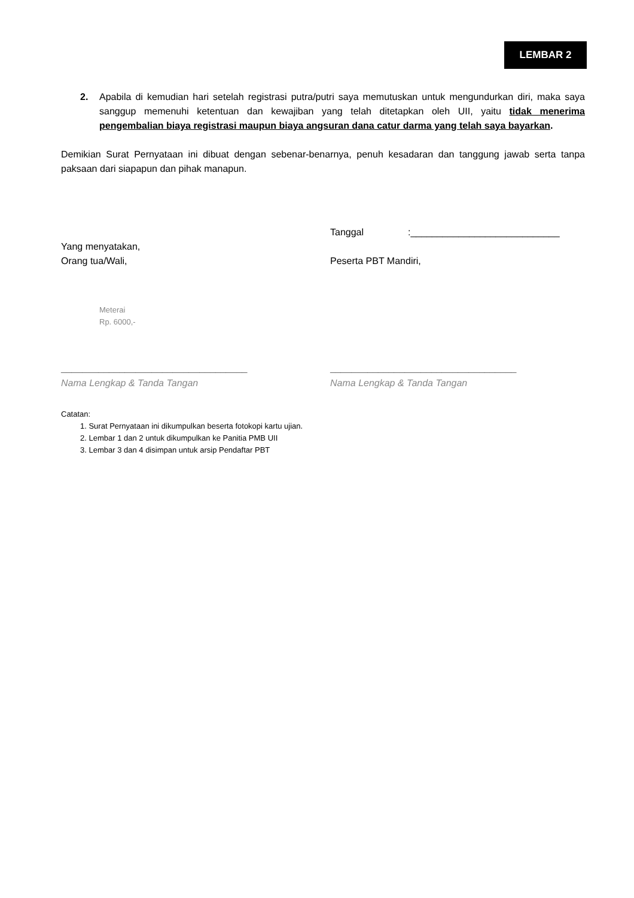LEMBAR 2
2. Apabila di kemudian hari setelah registrasi putra/putri saya memutuskan untuk mengundurkan diri, maka saya sanggup memenuhi ketentuan dan kewajiban yang telah ditetapkan oleh UII, yaitu tidak menerima pengembalian biaya registrasi maupun biaya angsuran dana catur darma yang telah saya bayarkan.
Demikian Surat Pernyataan ini dibuat dengan sebenar-benarnya, penuh kesadaran dan tanggung jawab serta tanpa paksaan dari siapapun dan pihak manapun.
Tanggal:____________________________
Yang menyatakan,
Orang tua/Wali, Peserta PBT Mandiri,
Meterai
Rp. 6000,-
___________________________________ ___________________________________
Nama Lengkap & Tanda Tangan Nama Lengkap & Tanda Tangan
Catatan:
1. Surat Pernyataan ini dikumpulkan beserta fotokopi kartu ujian.
2. Lembar 1 dan 2 untuk dikumpulkan ke Panitia PMB UII
3. Lembar 3 dan 4 disimpan untuk arsip Pendaftar PBT